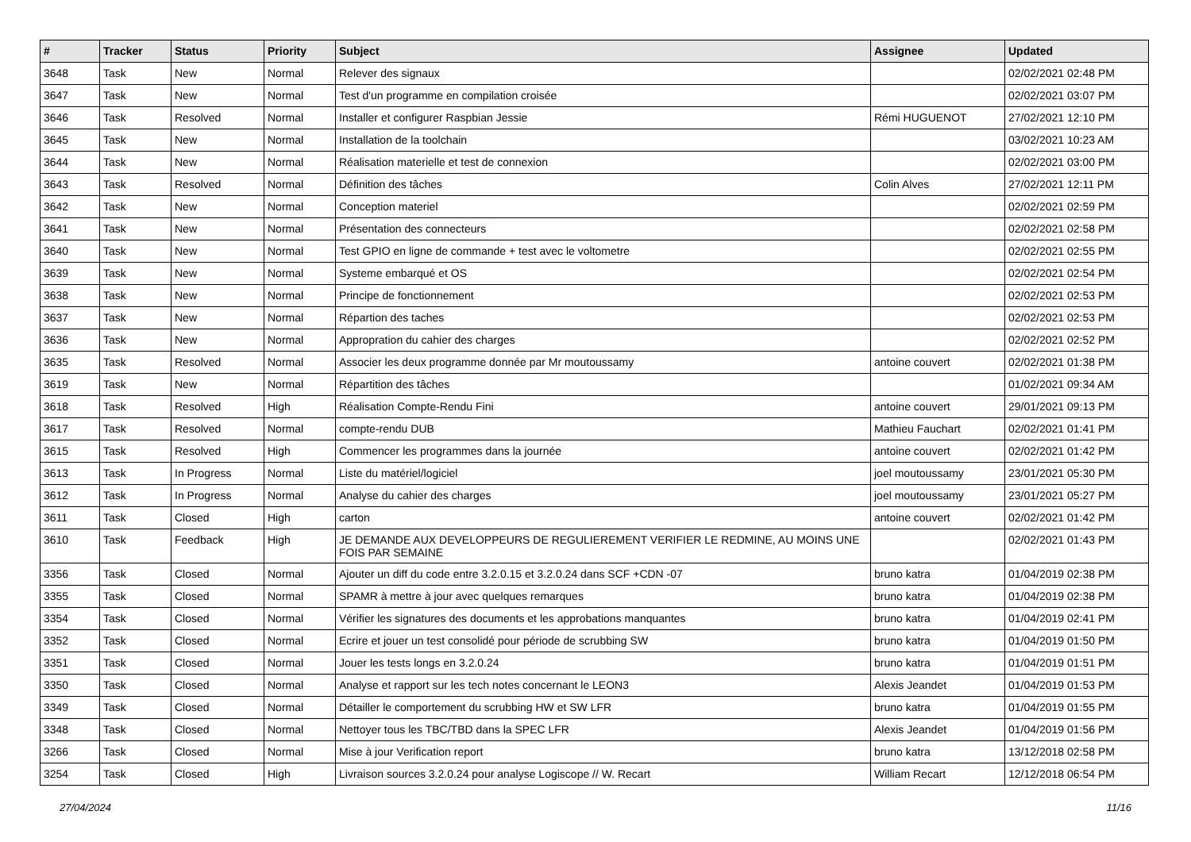| # | Tracker | Status | Priority | Subject | Assignee | Updated |
| --- | --- | --- | --- | --- | --- | --- |
| 3648 | Task | New | Normal | Relever des signaux | | 02/02/2021 02:48 PM |
| 3647 | Task | New | Normal | Test d'un programme en compilation croisée | | 02/02/2021 03:07 PM |
| 3646 | Task | Resolved | Normal | Installer et configurer Raspbian Jessie | Rémi HUGUENOT | 27/02/2021 12:10 PM |
| 3645 | Task | New | Normal | Installation de la toolchain | | 03/02/2021 10:23 AM |
| 3644 | Task | New | Normal | Réalisation materielle et test de connexion | | 02/02/2021 03:00 PM |
| 3643 | Task | Resolved | Normal | Définition des tâches | Colin Alves | 27/02/2021 12:11 PM |
| 3642 | Task | New | Normal | Conception materiel | | 02/02/2021 02:59 PM |
| 3641 | Task | New | Normal | Présentation des connecteurs | | 02/02/2021 02:58 PM |
| 3640 | Task | New | Normal | Test GPIO en ligne de commande + test avec le voltometre | | 02/02/2021 02:55 PM |
| 3639 | Task | New | Normal | Systeme embarqué et OS | | 02/02/2021 02:54 PM |
| 3638 | Task | New | Normal | Principe de fonctionnement | | 02/02/2021 02:53 PM |
| 3637 | Task | New | Normal | Répartion des taches | | 02/02/2021 02:53 PM |
| 3636 | Task | New | Normal | Appropration du cahier des charges | | 02/02/2021 02:52 PM |
| 3635 | Task | Resolved | Normal | Associer les deux programme donnée par Mr moutoussamy | antoine couvert | 02/02/2021 01:38 PM |
| 3619 | Task | New | Normal | Répartition des tâches | | 01/02/2021 09:34 AM |
| 3618 | Task | Resolved | High | Réalisation Compte-Rendu Fini | antoine couvert | 29/01/2021 09:13 PM |
| 3617 | Task | Resolved | Normal | compte-rendu DUB | Mathieu Fauchart | 02/02/2021 01:41 PM |
| 3615 | Task | Resolved | High | Commencer les programmes dans la journée | antoine couvert | 02/02/2021 01:42 PM |
| 3613 | Task | In Progress | Normal | Liste du matériel/logiciel | joel moutoussamy | 23/01/2021 05:30 PM |
| 3612 | Task | In Progress | Normal | Analyse du cahier des charges | joel moutoussamy | 23/01/2021 05:27 PM |
| 3611 | Task | Closed | High | carton | antoine couvert | 02/02/2021 01:42 PM |
| 3610 | Task | Feedback | High | JE DEMANDE AUX DEVELOPPEURS DE REGULIEREMENT VERIFIER LE REDMINE, AU MOINS UNE FOIS PAR SEMAINE | | 02/02/2021 01:43 PM |
| 3356 | Task | Closed | Normal | Ajouter un diff du code entre 3.2.0.15 et 3.2.0.24 dans SCF +CDN -07 | bruno katra | 01/04/2019 02:38 PM |
| 3355 | Task | Closed | Normal | SPAMR à mettre à jour avec quelques remarques | bruno katra | 01/04/2019 02:38 PM |
| 3354 | Task | Closed | Normal | Vérifier les signatures des documents et les approbations manquantes | bruno katra | 01/04/2019 02:41 PM |
| 3352 | Task | Closed | Normal | Ecrire et jouer un test consolidé pour période de scrubbing SW | bruno katra | 01/04/2019 01:50 PM |
| 3351 | Task | Closed | Normal | Jouer les tests longs en 3.2.0.24 | bruno katra | 01/04/2019 01:51 PM |
| 3350 | Task | Closed | Normal | Analyse et rapport sur les tech notes concernant le LEON3 | Alexis Jeandet | 01/04/2019 01:53 PM |
| 3349 | Task | Closed | Normal | Détailler le comportement du scrubbing HW et SW LFR | bruno katra | 01/04/2019 01:55 PM |
| 3348 | Task | Closed | Normal | Nettoyer tous les TBC/TBD dans la SPEC LFR | Alexis Jeandet | 01/04/2019 01:56 PM |
| 3266 | Task | Closed | Normal | Mise à jour Verification report | bruno katra | 13/12/2018 02:58 PM |
| 3254 | Task | Closed | High | Livraison sources 3.2.0.24 pour analyse Logiscope // W. Recart | William Recart | 12/12/2018 06:54 PM |
27/04/2024 11/16